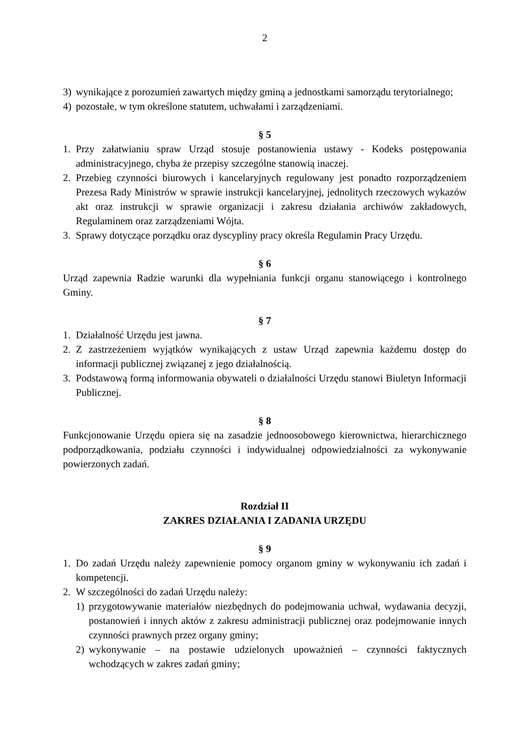2
3) wynikające z porozumień zawartych między gminą a jednostkami samorządu terytorialnego;
4) pozostałe, w tym określone statutem, uchwałami i zarządzeniami.
§ 5
1. Przy załatwianiu spraw Urząd stosuje postanowienia ustawy - Kodeks postępowania administracyjnego, chyba że przepisy szczególne stanowią inaczej.
2. Przebieg czynności biurowych i kancelaryjnych regulowany jest ponadto rozporządzeniem Prezesa Rady Ministrów w sprawie instrukcji kancelaryjnej, jednolitych rzeczowych wykazów akt oraz instrukcji w sprawie organizacji i zakresu działania archiwów zakładowych, Regulaminem oraz zarządzeniami Wójta.
3. Sprawy dotyczące porządku oraz dyscypliny pracy określa Regulamin Pracy Urzędu.
§ 6
Urząd zapewnia Radzie warunki dla wypełniania funkcji organu stanowiącego i kontrolnego Gminy.
§ 7
1. Działalność Urzędu jest jawna.
2. Z zastrzeżeniem wyjątków wynikających z ustaw Urząd zapewnia każdemu dostęp do informacji publicznej związanej z jego działalnością.
3. Podstawową formą informowania obywateli o działalności Urzędu stanowi Biuletyn Informacji Publicznej.
§ 8
Funkcjonowanie Urzędu opiera się na zasadzie jednoosobowego kierownictwa, hierarchicznego podporządkowania, podziału czynności i indywidualnej odpowiedzialności za wykonywanie powierzonych zadań.
Rozdział II
ZAKRES DZIAŁANIA I ZADANIA URZĘDU
§ 9
1. Do zadań Urzędu należy zapewnienie pomocy organom gminy w wykonywaniu ich zadań i kompetencji.
2. W szczególności do zadań Urzędu należy:
1) przygotowywanie materiałów niezbędnych do podejmowania uchwał, wydawania decyzji, postanowień i innych aktów z zakresu administracji publicznej oraz podejmowanie innych czynności prawnych przez organy gminy;
2) wykonywanie – na postawie udzielonych upoważnień – czynności faktycznych wchodzących w zakres zadań gminy;